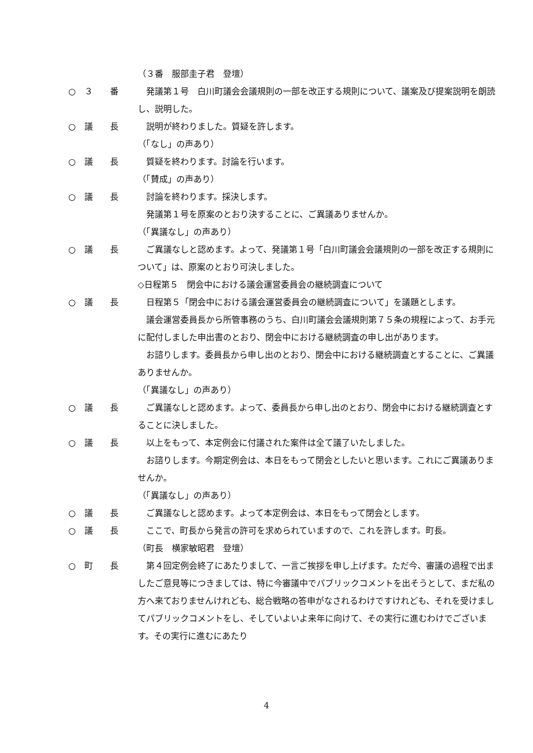（３番　服部圭子君　登壇）
○　３　　番
　発議第１号　白川町議会会議規則の一部を改正する規則について、議案及び提案説明を朗読し、説明した。
○　議　　長
　説明が終わりました。質疑を許します。
（「なし」の声あり）
○　議　　長
　質疑を終わります。討論を行います。
（「賛成」の声あり）
○　議　　長
　討論を終わります。採決します。
　発議第１号を原案のとおり決することに、ご異議ありませんか。
（「異議なし」の声あり）
○　議　　長
　ご異議なしと認めます。よって、発議第１号「白川町議会会議規則の一部を改正する規則について」は、原案のとおり可決しました。
◇日程第５　閉会中における議会運営委員会の継続調査について
○　議　　長
　日程第５「閉会中における議会運営委員会の継続調査について」を議題とします。
　議会運営委員長から所管事務のうち、白川町議会会議規則第７５条の規程によって、お手元に配付しました申出書のとおり、閉会中における継続調査の申し出があります。
　お諮りします。委員長から申し出のとおり、閉会中における継続調査とすることに、ご異議ありませんか。
（「異議なし」の声あり）
○　議　　長
　ご異議なしと認めます。よって、委員長から申し出のとおり、閉会中における継続調査とすることに決しました。
○　議　　長
　以上をもって、本定例会に付議された案件は全て議了いたしました。
　お諮りします。今期定例会は、本日をもって閉会としたいと思います。これにご異議ありませんか。
（「異議なし」の声あり）
○　議　　長
　ご異議なしと認めます。よって本定例会は、本日をもって閉会とします。
○　議　　長
　ここで、町長から発言の許可を求められていますので、これを許します。町長。
（町長　横家敏昭君　登壇）
○　町　　長
　第４回定例会終了にあたりまして、一言ご挨拶を申し上げます。ただ今、審議の過程で出ましたご意見等につきましては、特に今審議中でパブリックコメントを出そうとして、まだ私の方へ来ておりませんけれども、総合戦略の答申がなされるわけですけれども、それを受けましてパブリックコメントをし、そしていよいよ来年に向けて、その実行に進むわけでございます。その実行に進むにあたり
4